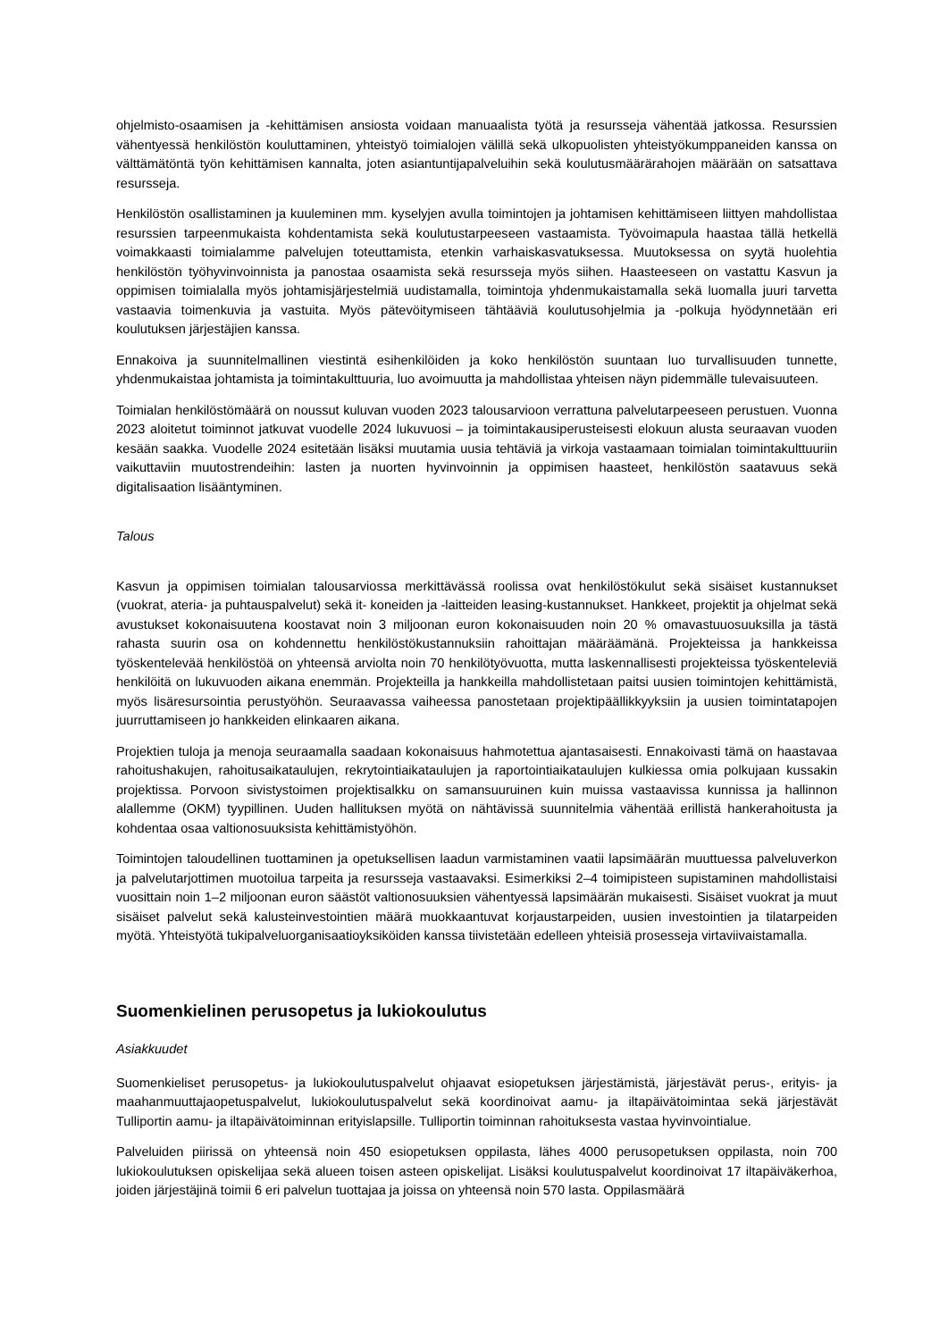ohjelmisto-osaamisen ja -kehittämisen ansiosta voidaan manuaalista työtä ja resursseja vähentää jatkossa. Resurssien vähentyessä henkilöstön kouluttaminen, yhteistyö toimialojen välillä sekä ulkopuolisten yhteistyökumppaneiden kanssa on välttämätöntä työn kehittämisen kannalta, joten asiantuntijapalveluihin sekä koulutusmäärärahojen määrään on satsattava resursseja.
Henkilöstön osallistaminen ja kuuleminen mm. kyselyjen avulla toimintojen ja johtamisen kehittämiseen liittyen mahdollistaa resurssien tarpeenmukaista kohdentamista sekä koulutustarpeeseen vastaamista. Työvoimapula haastaa tällä hetkellä voimakkaasti toimialamme palvelujen toteuttamista, etenkin varhaiskasvatuksessa. Muutoksessa on syytä huolehtia henkilöstön työhyvinvoinnista ja panostaa osaamista sekä resursseja myös siihen. Haasteeseen on vastattu Kasvun ja oppimisen toimialalla myös johtamisjärjestelmiä uudistamalla, toimintoja yhdenmukaistamalla sekä luomalla juuri tarvetta vastaavia toimenkuvia ja vastuita. Myös pätevöitymiseen tähtääviä koulutusohjelmia ja -polkuja hyödynnetään eri koulutuksen järjestäjien kanssa.
Ennakoiva ja suunnitelmallinen viestintä esihenkilöiden ja koko henkilöstön suuntaan luo turvallisuuden tunnette, yhdenmukaistaa johtamista ja toimintakulttuuria, luo avoimuutta ja mahdollistaa yhteisen näyn pidemmälle tulevaisuuteen.
Toimialan henkilöstömäärä on noussut kuluvan vuoden 2023 talousarvioon verrattuna palvelutarpeeseen perustuen. Vuonna 2023 aloitetut toiminnot jatkuvat vuodelle 2024 lukuvuosi – ja toimintakausiperusteisesti elokuun alusta seuraavan vuoden kesään saakka. Vuodelle 2024 esitetään lisäksi muutamia uusia tehtäviä ja virkoja vastaamaan toimialan toimintakulttuuriin vaikuttaviin muutostrendeihin: lasten ja nuorten hyvinvoinnin ja oppimisen haasteet, henkilöstön saatavuus sekä digitalisaation lisääntyminen.
Talous
Kasvun ja oppimisen toimialan talousarviossa merkittävässä roolissa ovat henkilöstökulut sekä sisäiset kustannukset (vuokrat, ateria- ja puhtauspalvelut) sekä it- koneiden ja -laitteiden leasing-kustannukset. Hankkeet, projektit ja ohjelmat sekä avustukset kokonaisuutena koostavat noin 3 miljoonan euron kokonaisuuden noin 20 % omavastuuosuuksilla ja tästä rahasta suurin osa on kohdennettu henkilöstökustannuksiin rahoittajan määräämänä. Projekteissa ja hankkeissa työskentelevää henkilöstöä on yhteensä arviolta noin 70 henkilötyövuotta, mutta laskennallisesti projekteissa työskenteleviä henkilöitä on lukuvuoden aikana enemmän. Projekteilla ja hankkeilla mahdollistetaan paitsi uusien toimintojen kehittämistä, myös lisäresursointia perustyöhön. Seuraavassa vaiheessa panostetaan projektipäällikkyyksiin ja uusien toimintatapojen juurruttamiseen jo hankkeiden elinkaaren aikana.
Projektien tuloja ja menoja seuraamalla saadaan kokonaisuus hahmotettua ajantasaisesti. Ennakoivasti tämä on haastavaa rahoitushakujen, rahoitusaikataulujen, rekrytointiaikataulujen ja raportointiaikataulujen kulkiessa omia polkujaan kussakin projektissa. Porvoon sivistystoimen projektisalkku on samansuuruinen kuin muissa vastaavissa kunnissa ja hallinnon alallemme (OKM) tyypillinen. Uuden hallituksen myötä on nähtävissä suunnitelmia vähentää erillistä hankerahoitusta ja kohdentaa osaa valtionosuuksista kehittämistyöhön.
Toimintojen taloudellinen tuottaminen ja opetuksellisen laadun varmistaminen vaatii lapsimäärän muuttuessa palveluverkon ja palvelutarjottimen muotoilua tarpeita ja resursseja vastaavaksi. Esimerkiksi 2–4 toimipisteen supistaminen mahdollistaisi vuosittain noin 1–2 miljoonan euron säästöt valtionosuuksien vähentyessä lapsimäärän mukaisesti. Sisäiset vuokrat ja muut sisäiset palvelut sekä kalusteinvestointien määrä muokkaantuvat korjaustarpeiden, uusien investointien ja tilatarpeiden myötä. Yhteistyötä tukipalveluorganisaatioyksiköiden kanssa tiivistetään edelleen yhteisiä prosesseja virtaviivaistamalla.
Suomenkielinen perusopetus ja lukiokoulutus
Asiakkuudet
Suomenkieliset perusopetus- ja lukiokoulutuspalvelut ohjaavat esiopetuksen järjestämistä, järjestävät perus-, erityis- ja maahanmuuttajaopetuspalvelut, lukiokoulutuspalvelut sekä koordinoivat aamu- ja iltapäivätoimintaa sekä järjestävät Tulliportin aamu- ja iltapäivätoiminnan erityislapsille. Tulliportin toiminnan rahoituksesta vastaa hyvinvointialue.
Palveluiden piirissä on yhteensä noin 450 esiopetuksen oppilasta, lähes 4000 perusopetuksen oppilasta, noin 700 lukiokoulutuksen opiskelijaa sekä alueen toisen asteen opiskelijat. Lisäksi koulutuspalvelut koordinoivat 17 iltapäiväkerhoa, joiden järjestäjinä toimii 6 eri palvelun tuottajaa ja joissa on yhteensä noin 570 lasta. Oppilasmäärä